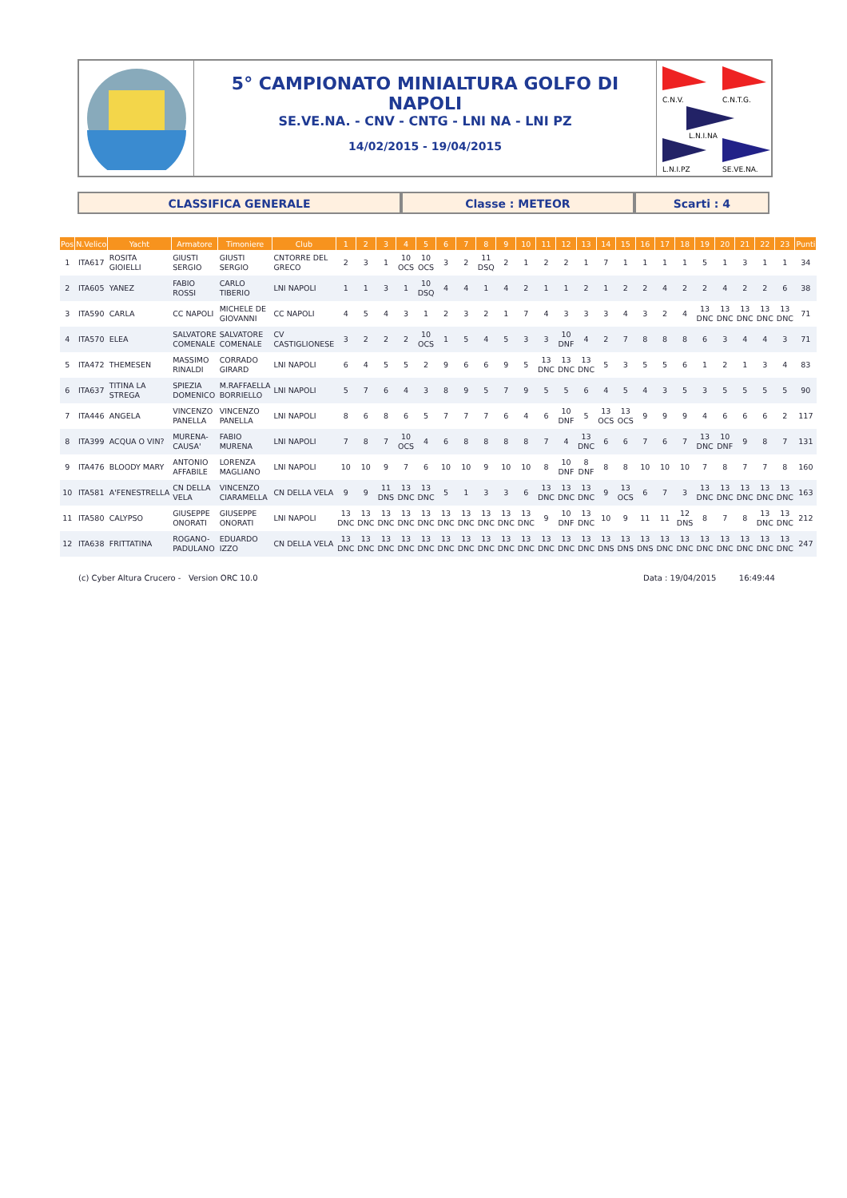5° CAMPIONATO MINIALTURA GOLFO DI NAPOLI
SE.VE.NA. - CNV - CNTG - LNI NA - LNI PZ
14/02/2015 - 19/04/2015
C.N.V.
C.N.T.G.
L.N.I.NA
L.N.I.PZ
SE.VE.NA.
CLASSIFICA GENERALE Classe : METEOR Scarti : 4
| Pos | N.Velico | Yacht | Armatore | Timoniere | Club | 1 | 2 | 3 | 4 | 5 | 6 | 7 | 8 | 9 | 10 | 11 | 12 | 13 | 14 | 15 | 16 | 17 | 18 | 19 | 20 | 21 | 22 | 23 | Punti |
| --- | --- | --- | --- | --- | --- | --- | --- | --- | --- | --- | --- | --- | --- | --- | --- | --- | --- | --- | --- | --- | --- | --- | --- | --- | --- | --- | --- | --- | --- |
| 1 | ITA617 | ROSITA GIOIELLI | GIUSTI SERGIO | GIUSTI SERGIO | CNTORRE DEL GRECO | 2 | 3 | 1 | 10 OCS | 10 OCS | 3 | 2 | 11 DSQ | 2 | 1 | 2 | 2 | 1 | 7 | 1 | 1 | 1 | 1 | 5 | 1 | 3 | 1 | 1 | 34 |
| 2 | ITA605 | YANEZ | FABIO ROSSI | CARLO TIBERIO | LNI NAPOLI | 1 | 1 | 3 | 1 | 10 DSQ | 4 | 4 | 1 | 4 | 2 | 1 | 1 | 2 | 1 | 2 | 2 | 4 | 2 | 2 | 4 | 2 | 2 | 6 | 38 |
| 3 | ITA590 | CARLA | CC NAPOLI | MICHELE DE GIOVANNI | CC NAPOLI | 4 | 5 | 4 | 3 | 1 | 2 | 3 | 2 | 1 | 7 | 4 | 3 | 3 | 3 | 4 | 3 | 2 | 4 | 13 DNC | 13 DNC | 13 DNC | 13 DNC | 13 DNC | 71 |
| 4 | ITA570 | ELEA | SALVATORE COMENALE | SALVATORE COMENALE | CV CASTIGLIONESE | 3 | 2 | 2 | 2 | 10 OCS | 1 | 5 | 4 | 5 | 3 | 3 | 10 DNF | 4 | 2 | 7 | 8 | 8 | 8 | 6 | 3 | 4 | 4 | 3 | 71 |
| 5 | ITA472 | THEMESEN | MASSIMO RINALDI | CORRADO GIRARD | LNI NAPOLI | 6 | 4 | 5 | 5 | 2 | 9 | 6 | 6 | 9 | 5 | 13 DNC | 13 DNC | 13 DNC | 5 | 3 | 5 | 5 | 6 | 1 | 2 | 1 | 3 | 4 | 83 |
| 6 | ITA637 | TITINA LA STREGA | SPIEZIA DOMENICO | M.RAFFAELLA BORRIELLO | LNI NAPOLI | 5 | 7 | 6 | 4 | 3 | 8 | 9 | 5 | 7 | 9 | 5 | 5 | 6 | 4 | 5 | 4 | 3 | 5 | 3 | 5 | 5 | 5 | 5 | 90 |
| 7 | ITA446 | ANGELA | VINCENZO PANELLA | VINCENZO PANELLA | LNI NAPOLI | 8 | 6 | 8 | 6 | 5 | 7 | 7 | 7 | 6 | 4 | 6 | 10 DNF | 5 | 13 OCS | 13 OCS | 9 | 9 | 9 | 4 | 6 | 6 | 6 | 2 | 117 |
| 8 | ITA399 | ACQUA O VIN? | MURENA-CAUSA' | FABIO MURENA | LNI NAPOLI | 7 | 8 | 7 | 10 OCS | 4 | 6 | 8 | 8 | 8 | 8 | 7 | 4 | 13 DNC | 6 | 6 | 7 | 6 | 7 | 13 DNC | 10 DNF | 9 | 8 | 7 | 131 |
| 9 | ITA476 | BLOODY MARY | ANTONIO AFFABILE | LORENZA MAGLIANO | LNI NAPOLI | 10 | 10 | 9 | 7 | 6 | 10 | 10 | 9 | 10 | 10 | 8 | 10 DNF | 8 DNF | 8 | 8 | 10 | 10 | 10 | 7 | 8 | 7 | 7 | 8 | 160 |
| 10 | ITA581 | A'FENESTRELLA | CN DELLA VELA | VINCENZO CIARAMELLA | CN DELLA VELA | 9 | 9 | 11 DNS | 13 DNC | 13 DNC | 5 | 1 | 3 | 3 | 6 | 13 DNC | 13 DNC | 13 DNC | 9 | 13 OCS | 6 | 7 | 3 | 13 DNC | 13 DNC | 13 DNC | 13 DNC | 13 DNC | 163 |
| 11 | ITA580 | CALYPSO | GIUSEPPE ONORATI | GIUSEPPE ONORATI | LNI NAPOLI | 13 DNC | 13 DNC | 13 DNC | 13 DNC | 13 DNC | 13 DNC | 13 DNC | 13 DNC | 13 DNC | 13 DNC | 9 | 10 DNF | 13 DNC | 10 | 9 | 11 | 11 | 12 DNS | 8 | 7 | 8 | 13 DNC | 13 DNC | 212 |
| 12 | ITA638 | FRITTATINA | ROGANO-PADULANO | EDUARDO IZZO | CN DELLA VELA | 13 DNC | 13 DNC | 13 DNC | 13 DNC | 13 DNC | 13 DNC | 13 DNC | 13 DNC | 13 DNC | 13 DNC | 13 DNC | 13 DNC | 13 DNC | 13 DNS | 13 DNS | 13 DNS | 13 DNC | 13 DNC | 13 DNC | 13 DNC | 13 DNC | 13 DNC | 13 DNC | 247 |
(c) Cyber Altura Crucero - Version ORC 10.0
Data : 19/04/2015 16:49:44